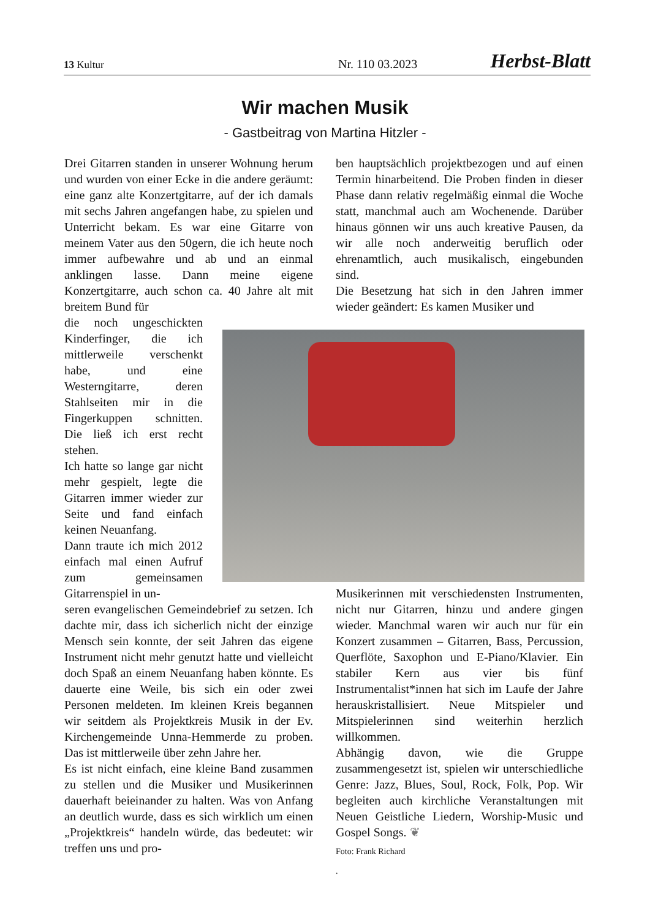13 Kultur Nr. 110 03.2023 Herbst-Blatt
Wir machen Musik
- Gastbeitrag von Martina Hitzler -
Drei Gitarren standen in unserer Wohnung herum und wurden von einer Ecke in die andere geräumt: eine ganz alte Konzertgitarre, auf der ich damals mit sechs Jahren angefangen habe, zu spielen und Unterricht bekam. Es war eine Gitarre von meinem Vater aus den 50gern, die ich heute noch immer aufbewahre und ab und an einmal anklingen lasse. Dann meine eigene Konzertgitarre, auch schon ca. 40 Jahre alt mit breitem Bund für
die noch ungeschickten Kinderfinger, die ich mittlerweile verschenkt habe, und eine Westerngitarre, deren Stahlseiten mir in die Fingerkuppen schnitten. Die ließ ich erst recht stehen.
Ich hatte so lange gar nicht mehr gespielt, legte die Gitarren immer wieder zur Seite und fand einfach keinen Neuanfang.
Dann traute ich mich 2012 einfach mal einen Aufruf zum gemeinsamen Gitarrenspiel in un-
seren evangelischen Gemeindebrief zu setzen. Ich dachte mir, dass ich sicherlich nicht der einzige Mensch sein konnte, der seit Jahren das eigene Instrument nicht mehr genutzt hatte und vielleicht doch Spaß an einem Neuanfang haben könnte. Es dauerte eine Weile, bis sich ein oder zwei Personen meldeten. Im kleinen Kreis begannen wir seitdem als Projektkreis Musik in der Ev. Kirchengemeinde Unna-Hemmerde zu proben. Das ist mittlerweile über zehn Jahre her.
Es ist nicht einfach, eine kleine Band zusammen zu stellen und die Musiker und Musikerinnen dauerhaft beieinander zu halten. Was von Anfang an deutlich wurde, dass es sich wirklich um einen „Projektkreis“ handeln würde, das bedeutet: wir treffen uns und pro-
ben hauptsächlich projektbezogen und auf einen Termin hinarbeitend. Die Proben finden in dieser Phase dann relativ regelmäßig einmal die Woche statt, manchmal auch am Wochenende. Darüber hinaus gönnen wir uns auch kreative Pausen, da wir alle noch anderweitig beruflich oder ehrenamtlich, auch musikalisch, eingebunden sind.
Die Besetzung hat sich in den Jahren immer wieder geändert: Es kamen Musiker und
Musikerinnen mit verschiedensten Instrumenten, nicht nur Gitarren, hinzu und andere gingen wieder. Manchmal waren wir auch nur für ein Konzert zusammen – Gitarren, Bass, Percussion, Querflöte, Saxophon und E-Piano/Klavier. Ein stabiler Kern aus vier bis fünf Instrumentalist*innen hat sich im Laufe der Jahre herauskristallisiert. Neue Mitspieler und Mitspielerinnen sind weiterhin herzlich willkommen.
Abhängig davon, wie die Gruppe zusammengesetzt ist, spielen wir unterschiedliche Genre: Jazz, Blues, Soul, Rock, Folk, Pop. Wir begleiten auch kirchliche Veranstaltungen mit Neuen Geistliche Liedern, Worship-Music und Gospel Songs. ❦
Foto: Frank Richard
.